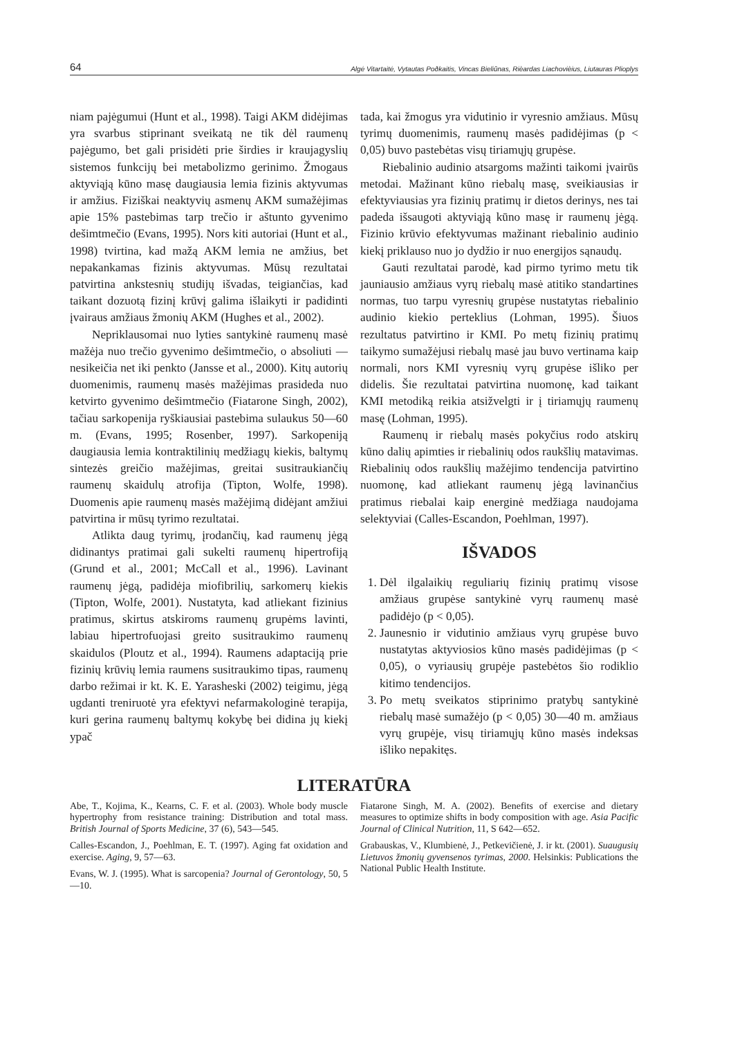64 Algė Vitartaitė, Vytautas Poðkaitis, Vincas Bieliūnas, Rièardas Liachovièius, Liutauras Plioplys
niam pajėgumui (Hunt et al., 1998). Taigi AKM didėjimas yra svarbus stiprinant sveikatą ne tik dėl raumenų pajėgumo, bet gali prisidėti prie širdies ir kraujagyslių sistemos funkcijų bei metabolizmo gerinimo. Žmogaus aktyviąją kūno masę daugiausia lemia fizinis aktyvumas ir amžius. Fiziškai neaktyvių asmenų AKM sumažėjimas apie 15% pastebimas tarp trečio ir aštunto gyvenimo dešimtmečio (Evans, 1995). Nors kiti autoriai (Hunt et al., 1998) tvirtina, kad mažą AKM lemia ne amžius, bet nepakankamas fizinis aktyvumas. Mūsų rezultatai patvirtina ankstesnių studijų išvadas, teigiančias, kad taikant dozuotą fizinį krūvį galima išlaikyti ir padidinti įvairaus amžiaus žmonių AKM (Hughes et al., 2002).
Nepriklausomai nuo lyties santykinė raumenų masė mažėja nuo trečio gyvenimo dešimtmečio, o absoliuti — nesikeičia net iki penkto (Jansse et al., 2000). Kitų autorių duomenimis, raumenų masės mažėjimas prasideda nuo ketvirto gyvenimo dešimtmečio (Fiatarone Singh, 2002), tačiau sarkopenija ryškiausiai pastebima sulaukus 50—60 m. (Evans, 1995; Rosenber, 1997). Sarkopeniją daugiausia lemia kontraktilinių medžiagų kiekis, baltymų sintezės greičio mažėjimas, greitai susitraukiančių raumenų skaidulų atrofija (Tipton, Wolfe, 1998). Duomenis apie raumenų masės mažėjimą didėjant amžiui patvirtina ir mūsų tyrimo rezultatai.
Atlikta daug tyrimų, įrodančių, kad raumenų jėgą didinantys pratimai gali sukelti raumenų hipertrofiją (Grund et al., 2001; McCall et al., 1996). Lavinant raumenų jėgą, padidėja miofibrilių, sarkomerų kiekis (Tipton, Wolfe, 2001). Nustatyta, kad atliekant fizinius pratimus, skirtus atskiroms raumenų grupėms lavinti, labiau hipertrofuojasi greito susitraukimo raumenų skaidulos (Ploutz et al., 1994). Raumens adaptaciją prie fizinių krūvių lemia raumens susitraukimo tipas, raumenų darbo režimai ir kt. K. E. Yarasheski (2002) teigimu, jėgą ugdanti treniruotė yra efektyvi nefarmakologinė terapija, kuri gerina raumenų baltymų kokybę bei didina jų kiekį ypač
tada, kai žmogus yra vidutinio ir vyresnio amžiaus. Mūsų tyrimų duomenimis, raumenų masės padidėjimas (p < 0,05) buvo pastebėtas visų tiriamųjų grupėse.
Riebalinio audinio atsargoms mažinti taikomi įvairūs metodai. Mažinant kūno riebalų masę, sveikiausias ir efektyviausias yra fizinių pratimų ir dietos derinys, nes tai padeda išsaugoti aktyviąją kūno masę ir raumenų jėgą. Fizinio krūvio efektyvumas mažinant riebalinio audinio kiekį priklauso nuo jo dydžio ir nuo energijos sąnaudų.
Gauti rezultatai parodė, kad pirmo tyrimo metu tik jauniausio amžiaus vyrų riebalų masė atitiko standartines normas, tuo tarpu vyresnių grupėse nustatytas riebalinio audinio kiekio perteklius (Lohman, 1995). Šiuos rezultatus patvirtino ir KMI. Po metų fizinių pratimų taikymo sumažėjusi riebalų masė jau buvo vertinama kaip normali, nors KMI vyresnių vyrų grupėse išliko per didelis. Šie rezultatai patvirtina nuomonę, kad taikant KMI metodiką reikia atsižvelgti ir į tiriamųjų raumenų masę (Lohman, 1995).
Raumenų ir riebalų masės pokyčius rodo atskirų kūno dalių apimties ir riebalinių odos raukšlių matavimas. Riebalinių odos raukšlių mažėjimo tendencija patvirtino nuomonę, kad atliekant raumenų jėgą lavinančius pratimus riebalai kaip energinė medžiaga naudojama selektyviai (Calles-Escandon, Poehlman, 1997).
IŠVADOS
1. Dėl ilgalaikių reguliarių fizinių pratimų visose amžiaus grupėse santykinė vyrų raumenų masė padidėjo (p < 0,05).
2. Jaunesnio ir vidutinio amžiaus vyrų grupėse buvo nustatytas aktyviosios kūno masės padidėjimas (p < 0,05), o vyriausių grupėje pastebėtos šio rodiklio kitimo tendencijos.
3. Po metų sveikatos stiprinimo pratybų santykinė riebalų masė sumažėjo (p < 0,05) 30—40 m. amžiaus vyrų grupėje, visų tiriamųjų kūno masės indeksas išliko nepakitęs.
LITERATŪRA
Abe, T., Kojima, K., Kearns, C. F. et al. (2003). Whole body muscle hypertrophy from resistance training: Distribution and total mass. British Journal of Sports Medicine, 37 (6), 543—545.
Calles-Escandon, J., Poehlman, E. T. (1997). Aging fat oxidation and exercise. Aging, 9, 57—63.
Evans, W. J. (1995). What is sarcopenia? Journal of Gerontology, 50, 5—10.
Fiatarone Singh, M. A. (2002). Benefits of exercise and dietary measures to optimize shifts in body composition with age. Asia Pacific Journal of Clinical Nutrition, 11, S 642—652.
Grabauskas, V., Klumbienė, J., Petkevičienė, J. ir kt. (2001). Suaugusių Lietuvos žmonių gyvensenos tyrimas, 2000. Helsinkis: Publications the National Public Health Institute.